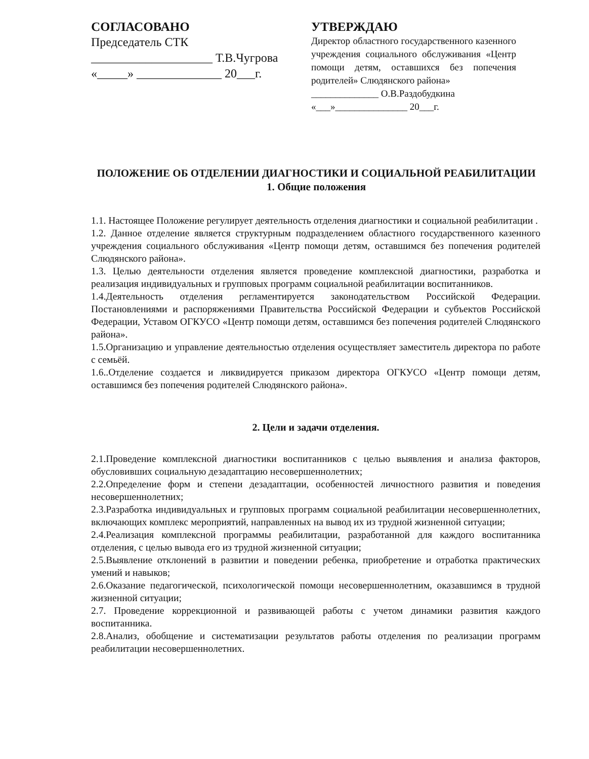СОГЛАСОВАНО
Председатель СТК
____________________ Т.В.Чугрова
«_____» ______________ 20___г.
УТВЕРЖДАЮ
Директор областного государственного казенного учреждения социального обслуживания «Центр помощи детям, оставшихся без попечения родителей» Слюдянского района»
______________ О.В.Раздобудкина
«___»_______________ 20___г.
ПОЛОЖЕНИЕ ОБ ОТДЕЛЕНИИ ДИАГНОСТИКИ И СОЦИАЛЬНОЙ РЕАБИЛИТАЦИИ
1. Общие положения
1.1. Настоящее Положение регулирует деятельность отделения диагностики и социальной реабилитации .
1.2. Данное отделение является структурным подразделением областного государственного казенного учреждения социального обслуживания «Центр помощи детям, оставшимся без попечения родителей Слюдянского района».
1.3. Целью деятельности отделения является проведение комплексной диагностики, разработка и реализация индивидуальных и групповых программ социальной реабилитации воспитанников.
1.4.Деятельность отделения регламентируется законодательством Российской Федерации. Постановлениями и распоряжениями Правительства Российской Федерации и субъектов Российской Федерации, Уставом ОГКУСО «Центр помощи детям, оставшимся без попечения родителей Слюдянского района».
1.5.Организацию и управление деятельностью отделения осуществляет заместитель директора по работе с семьёй.
1.6..Отделение создается и ликвидируется приказом директора ОГКУСО «Центр помощи детям, оставшимся без попечения родителей Слюдянского района».
2. Цели и задачи отделения.
2.1.Проведение комплексной диагностики воспитанников с целью выявления и анализа факторов, обусловивших социальную дезадаптацию несовершеннолетних;
2.2.Определение форм и степени дезадаптации, особенностей личностного развития и поведения несовершеннолетних;
2.3.Разработка индивидуальных и групповых программ социальной реабилитации несовершеннолетних, включающих комплекс мероприятий, направленных на вывод их из трудной жизненной ситуации;
2.4.Реализация комплексной программы реабилитации, разработанной для каждого воспитанника отделения, с целью вывода его из трудной жизненной ситуации;
2.5.Выявление отклонений в развитии и поведении ребенка, приобретение и отработка практических умений и навыков;
2.6.Оказание педагогической, психологической помощи несовершеннолетним, оказавшимся в трудной жизненной ситуации;
2.7. Проведение коррекционной и развивающей работы с учетом динамики развития каждого воспитанника.
2.8.Анализ, обобщение и систематизации результатов работы отделения по реализации программ реабилитации несовершеннолетних.